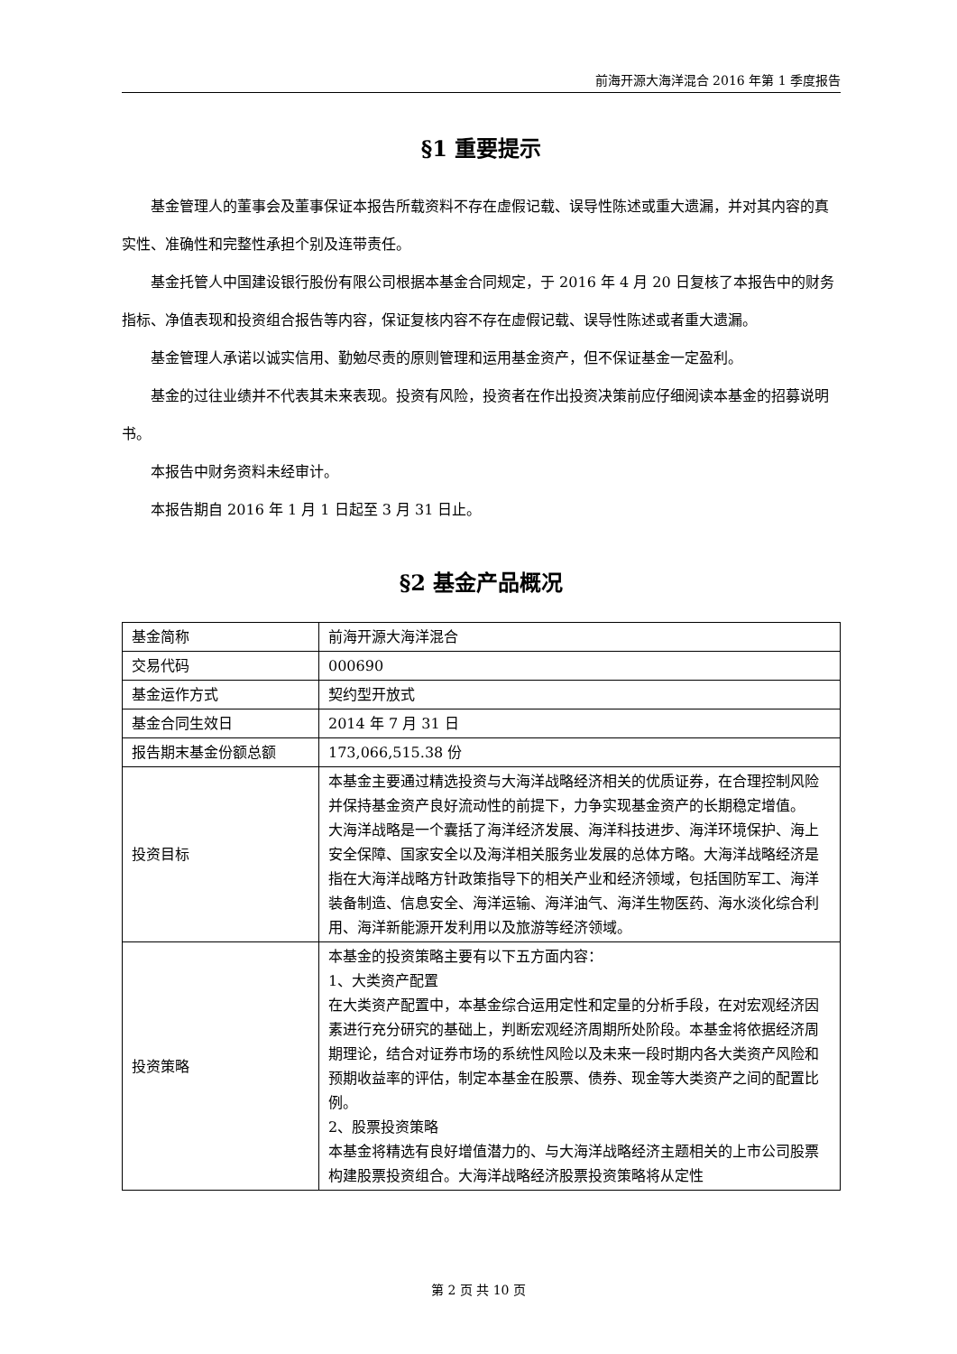前海开源大海洋混合 2016 年第 1 季度报告
§1 重要提示
基金管理人的董事会及董事保证本报告所载资料不存在虚假记载、误导性陈述或重大遗漏，并对其内容的真实性、准确性和完整性承担个别及连带责任。
基金托管人中国建设银行股份有限公司根据本基金合同规定，于 2016 年 4 月 20 日复核了本报告中的财务指标、净值表现和投资组合报告等内容，保证复核内容不存在虚假记载、误导性陈述或者重大遗漏。
基金管理人承诺以诚实信用、勤勉尽责的原则管理和运用基金资产，但不保证基金一定盈利。
基金的过往业绩并不代表其未来表现。投资有风险，投资者在作出投资决策前应仔细阅读本基金的招募说明书。
本报告中财务资料未经审计。
本报告期自 2016 年 1 月 1 日起至 3 月 31 日止。
§2 基金产品概况
| 基金简称 | 前海开源大海洋混合 |
| 交易代码 | 000690 |
| 基金运作方式 | 契约型开放式 |
| 基金合同生效日 | 2014 年 7 月 31 日 |
| 报告期末基金份额总额 | 173,066,515.38 份 |
| 投资目标 | 本基金主要通过精选投资与大海洋战略经济相关的优质证券，在合理控制风险并保持基金资产良好流动性的前提下，力争实现基金资产的长期稳定增值。 大海洋战略是一个囊括了海洋经济发展、海洋科技进步、海洋环境保护、海上安全保障、国家安全以及海洋相关服务业发展的总体方略。大海洋战略经济是指在大海洋战略方针政策指导下的相关产业和经济领域，包括国防军工、海洋装备制造、信息安全、海洋运输、海洋油气、海洋生物医药、海水淡化综合利用、海洋新能源开发利用以及旅游等经济领域。 |
| 投资策略 | 本基金的投资策略主要有以下五方面内容： 1、大类资产配置 在大类资产配置中，本基金综合运用定性和定量的分析手段，在对宏观经济因素进行充分研究的基础上，判断宏观经济周期所处阶段。本基金将依据经济周期理论，结合对证券市场的系统性风险以及未来一段时期内各大类资产风险和预期收益率的评估，制定本基金在股票、债券、现金等大类资产之间的配置比例。 2、股票投资策略 本基金将精选有良好增值潜力的、与大海洋战略经济主题相关的上市公司股票构建股票投资组合。大海洋战略经济股票投资策略将从定性 |
第 2 页 共 10 页